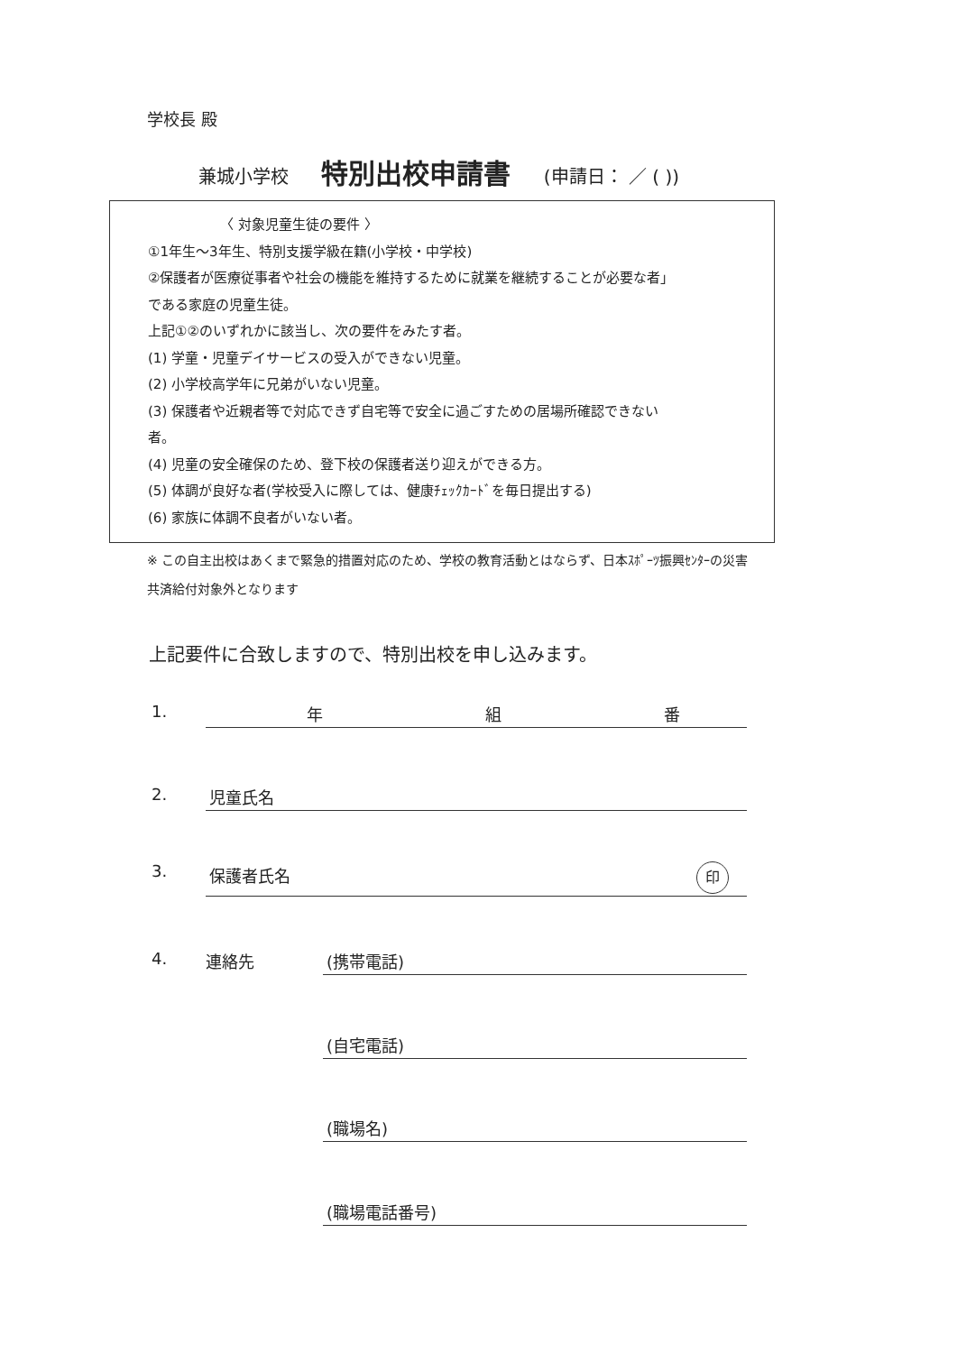学校長 殿
兼城小学校 特別出校申請書 (申請日： ／ ( ))
〈 対象児童生徒の要件 〉
①1年生～3年生、特別支援学級在籍(小学校・中学校)
②保護者が医療従事者や社会の機能を維持するために就業を継続することが必要な者」
である家庭の児童生徒。
上記①②のいずれかに該当し、次の要件をみたす者。
(1) 学童・児童デイサービスの受入ができない児童。
(2) 小学校高学年に兄弟がいない児童。
(3) 保護者や近親者等で対応できず自宅等で安全に過ごすための居場所確認できない
者。
(4) 児童の安全確保のため、登下校の保護者送り迎えができる方。
(5) 体調が良好な者(学校受入に際しては、健康ﾁｪｯｸｶｰﾄﾞを毎日提出する)
(6) 家族に体調不良者がいない者。
※ この自主出校はあくまで緊急的措置対応のため、学校の教育活動とはならず、日本ｽﾎﾟｰﾂ振興ｾﾝﾀｰの災害共済給付対象外となります
上記要件に合致しますので、特別出校を申し込みます。
1. 年 組 番
2. 児童氏名
3. 保護者氏名 印
4. 連絡先 (携帯電話)
(自宅電話)
(職場名)
(職場電話番号)